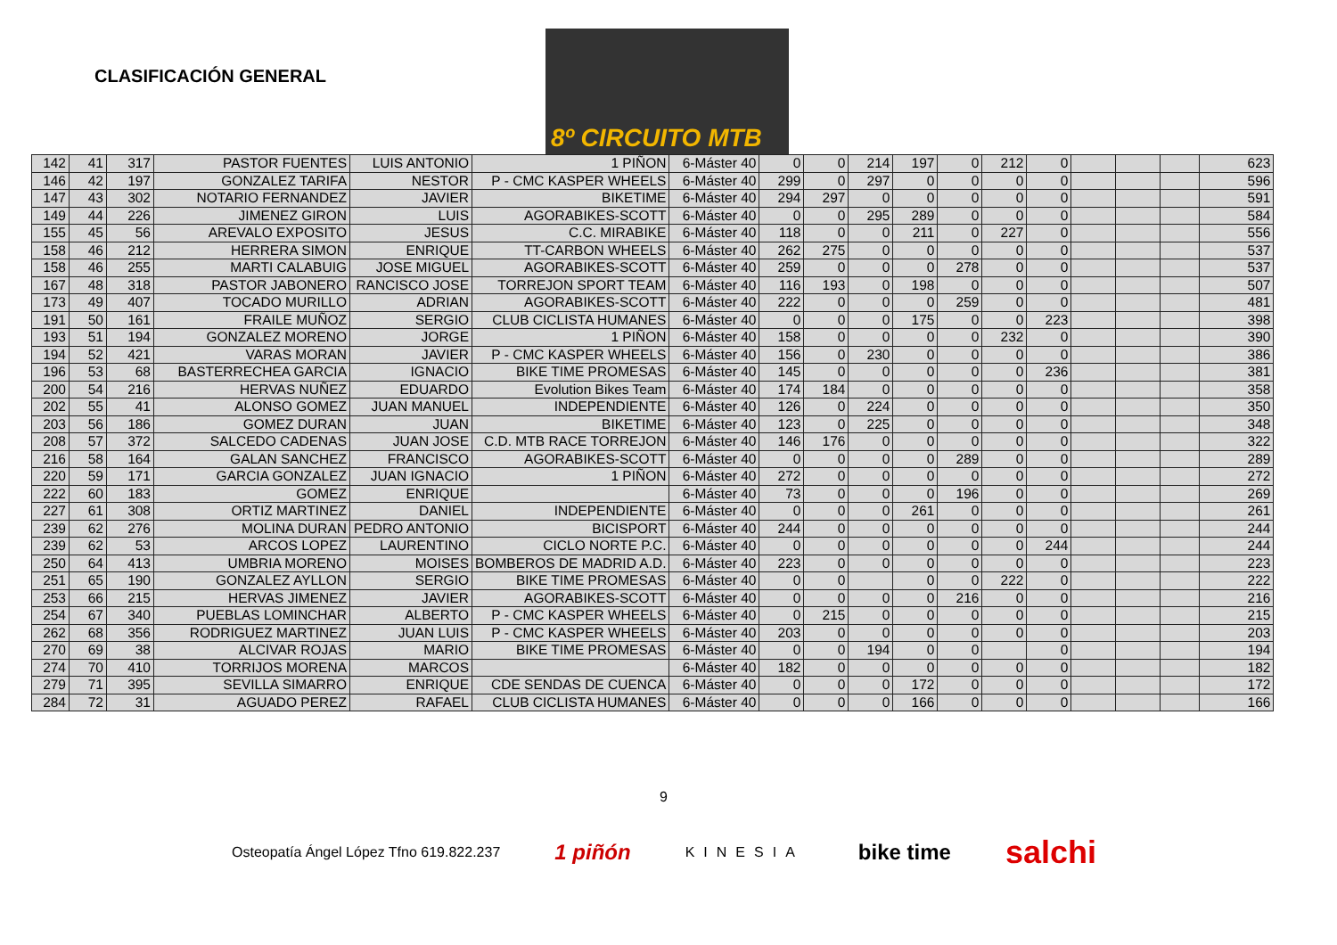CLASIFICACIÓN GENERAL
8º CIRCUITO MTB
| 142 | 41 | 317 | PASTOR FUENTES | LUIS ANTONIO | 1 PIÑON | 6-Máster 40 | 0 | 0 | 214 | 197 | 0 | 212 | 0 | | | | 623 |
| 146 | 42 | 197 | GONZALEZ TARIFA | NESTOR | P - CMC KASPER WHEELS | 6-Máster 40 | 299 | 0 | 297 | 0 | 0 | 0 | 0 | | | | 596 |
| 147 | 43 | 302 | NOTARIO FERNANDEZ | JAVIER | BIKETIME | 6-Máster 40 | 294 | 297 | 0 | 0 | 0 | 0 | 0 | | | | 591 |
| 149 | 44 | 226 | JIMENEZ GIRON | LUIS | AGORABIKES-SCOTT | 6-Máster 40 | 0 | 0 | 295 | 289 | 0 | 0 | 0 | | | | 584 |
| 155 | 45 | 56 | AREVALO EXPOSITO | JESUS | C.C. MIRABIKE | 6-Máster 40 | 118 | 0 | 0 | 211 | 0 | 227 | 0 | | | | 556 |
| 158 | 46 | 212 | HERRERA SIMON | ENRIQUE | TT-CARBON WHEELS | 6-Máster 40 | 262 | 275 | 0 | 0 | 0 | 0 | 0 | | | | 537 |
| 158 | 46 | 255 | MARTI CALABUIG | JOSE MIGUEL | AGORABIKES-SCOTT | 6-Máster 40 | 259 | 0 | 0 | 0 | 278 | 0 | 0 | | | | 537 |
| 167 | 48 | 318 | PASTOR JABONERO | RANCISCO JOSE | TORREJON SPORT TEAM | 6-Máster 40 | 116 | 193 | 0 | 198 | 0 | 0 | 0 | | | | 507 |
| 173 | 49 | 407 | TOCADO MURILLO | ADRIAN | AGORABIKES-SCOTT | 6-Máster 40 | 222 | 0 | 0 | 0 | 259 | 0 | 0 | | | | 481 |
| 191 | 50 | 161 | FRAILE MUÑOZ | SERGIO | CLUB CICLISTA HUMANES | 6-Máster 40 | 0 | 0 | 0 | 175 | 0 | 0 | 223 | | | | 398 |
| 193 | 51 | 194 | GONZALEZ MORENO | JORGE | 1 PIÑON | 6-Máster 40 | 158 | 0 | 0 | 0 | 0 | 232 | 0 | | | | 390 |
| 194 | 52 | 421 | VARAS MORAN | JAVIER | P - CMC KASPER WHEELS | 6-Máster 40 | 156 | 0 | 230 | 0 | 0 | 0 | 0 | | | | 386 |
| 196 | 53 | 68 | BASTERRECHEA GARCIA | IGNACIO | BIKE TIME PROMESAS | 6-Máster 40 | 145 | 0 | 0 | 0 | 0 | 0 | 236 | | | | 381 |
| 200 | 54 | 216 | HERVAS NUÑEZ | EDUARDO | Evolution Bikes Team | 6-Máster 40 | 174 | 184 | 0 | 0 | 0 | 0 | 0 | | | | 358 |
| 202 | 55 | 41 | ALONSO GOMEZ | JUAN MANUEL | INDEPENDIENTE | 6-Máster 40 | 126 | 0 | 224 | 0 | 0 | 0 | 0 | | | | 350 |
| 203 | 56 | 186 | GOMEZ DURAN | JUAN | BIKETIME | 6-Máster 40 | 123 | 0 | 225 | 0 | 0 | 0 | 0 | | | | 348 |
| 208 | 57 | 372 | SALCEDO CADENAS | JUAN JOSE | C.D. MTB RACE TORREJON | 6-Máster 40 | 146 | 176 | 0 | 0 | 0 | 0 | 0 | | | | 322 |
| 216 | 58 | 164 | GALAN SANCHEZ | FRANCISCO | AGORABIKES-SCOTT | 6-Máster 40 | 0 | 0 | 0 | 0 | 289 | 0 | 0 | | | | 289 |
| 220 | 59 | 171 | GARCIA GONZALEZ | JUAN IGNACIO | 1 PIÑON | 6-Máster 40 | 272 | 0 | 0 | 0 | 0 | 0 | 0 | | | | 272 |
| 222 | 60 | 183 | GOMEZ | ENRIQUE | | 6-Máster 40 | 73 | 0 | 0 | 0 | 196 | 0 | 0 | | | | 269 |
| 227 | 61 | 308 | ORTIZ MARTINEZ | DANIEL | INDEPENDIENTE | 6-Máster 40 | 0 | 0 | 0 | 261 | 0 | 0 | 0 | | | | 261 |
| 239 | 62 | 276 | MOLINA DURAN | PEDRO ANTONIO | BICISPORT | 6-Máster 40 | 244 | 0 | 0 | 0 | 0 | 0 | 0 | | | | 244 |
| 239 | 62 | 53 | ARCOS LOPEZ | LAURENTINO | CICLO NORTE P.C. | 6-Máster 40 | 0 | 0 | 0 | 0 | 0 | 0 | 244 | | | | 244 |
| 250 | 64 | 413 | UMBRIA MORENO | MOISES | BOMBEROS DE MADRID A.D. | 6-Máster 40 | 223 | 0 | 0 | 0 | 0 | 0 | 0 | | | | 223 |
| 251 | 65 | 190 | GONZALEZ AYLLON | SERGIO | BIKE TIME PROMESAS | 6-Máster 40 | 0 | 0 | | 0 | 0 | 222 | 0 | | | | 222 |
| 253 | 66 | 215 | HERVAS JIMENEZ | JAVIER | AGORABIKES-SCOTT | 6-Máster 40 | 0 | 0 | 0 | 0 | 216 | 0 | 0 | | | | 216 |
| 254 | 67 | 340 | PUEBLAS LOMINCHAR | ALBERTO | P - CMC KASPER WHEELS | 6-Máster 40 | 0 | 215 | 0 | 0 | 0 | 0 | 0 | | | | 215 |
| 262 | 68 | 356 | RODRIGUEZ MARTINEZ | JUAN LUIS | P - CMC KASPER WHEELS | 6-Máster 40 | 203 | 0 | 0 | 0 | 0 | 0 | 0 | | | | 203 |
| 270 | 69 | 38 | ALCIVAR ROJAS | MARIO | BIKE TIME PROMESAS | 6-Máster 40 | 0 | 0 | 194 | 0 | 0 | | 0 | | | | 194 |
| 274 | 70 | 410 | TORRIJOS MORENA | MARCOS | | 6-Máster 40 | 182 | 0 | 0 | 0 | 0 | 0 | 0 | | | | 182 |
| 279 | 71 | 395 | SEVILLA SIMARRO | ENRIQUE | CDE SENDAS DE CUENCA | 6-Máster 40 | 0 | 0 | 0 | 172 | 0 | 0 | 0 | | | | 172 |
| 284 | 72 | 31 | AGUADO PEREZ | RAFAEL | CLUB CICLISTA HUMANES | 6-Máster 40 | 0 | 0 | 0 | 166 | 0 | 0 | 0 | | | | 166 |
9
Osteopatía Ángel López Tfno 619.822.237 1 piñón KINESIA bike time salchi